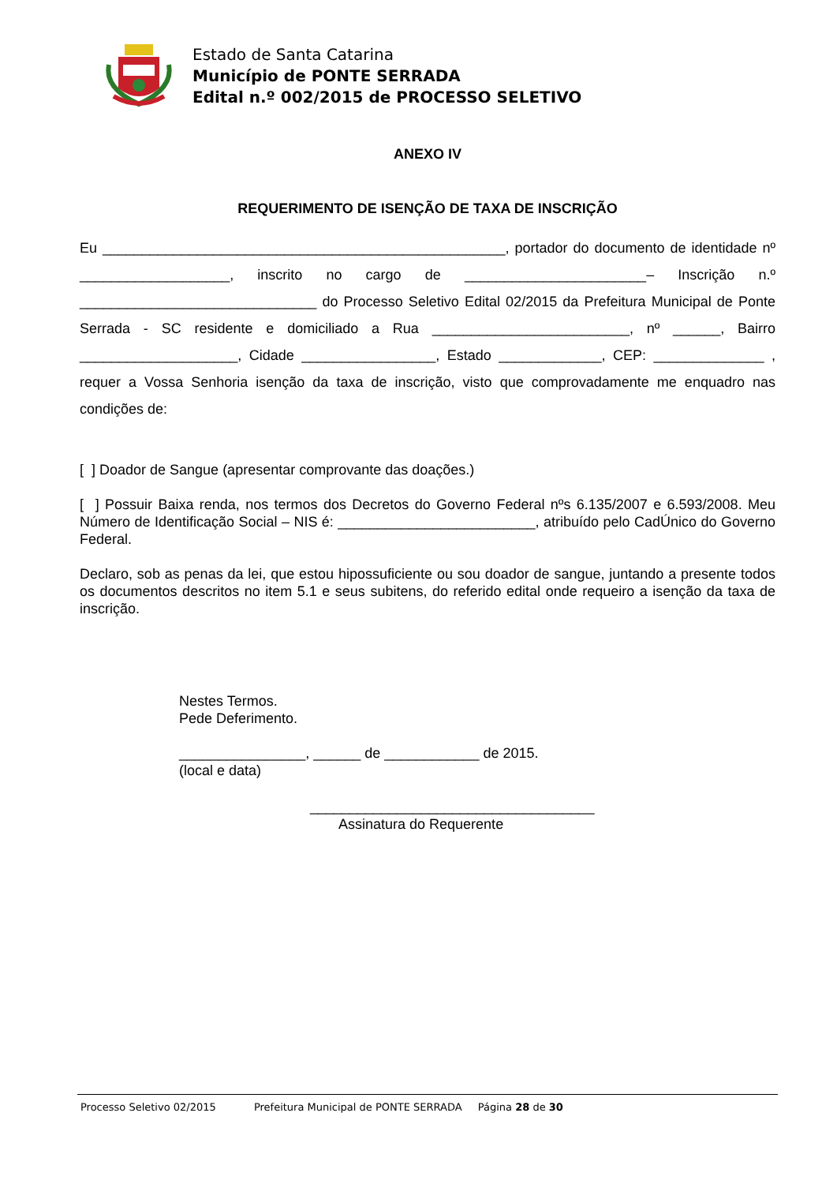Estado de Santa Catarina
Município de PONTE SERRADA
Edital n.º 002/2015 de PROCESSO SELETIVO
ANEXO IV
REQUERIMENTO DE ISENÇÃO DE TAXA DE INSCRIÇÃO
Eu ___________________________________________________, portador do documento de identidade nº ___________________, inscrito no cargo de _______________________– Inscrição n.º ______________________________ do Processo Seletivo Edital 02/2015 da Prefeitura Municipal de Ponte Serrada - SC residente e domiciliado a Rua _________________________, nº ______, Bairro ____________________, Cidade _________________, Estado _____________, CEP: ______________ , requer a Vossa Senhoria isenção da taxa de inscrição, visto que comprovadamente me enquadro nas condições de:
[ ] Doador de Sangue (apresentar comprovante das doações.)
[ ] Possuir Baixa renda, nos termos dos Decretos do Governo Federal nºs 6.135/2007 e 6.593/2008. Meu Número de Identificação Social – NIS é: _________________________, atribuído pelo CadÚnico do Governo Federal.
Declaro, sob as penas da lei, que estou hipossuficiente ou sou doador de sangue, juntando a presente todos os documentos descritos no item 5.1 e seus subitens, do referido edital onde requeiro a isenção da taxa de inscrição.
Nestes Termos.
Pede Deferimento.
________________, ______ de ____________ de 2015.
(local e data)
____________________________________
Assinatura do Requerente
Processo Seletivo 02/2015 Prefeitura Municipal de PONTE SERRADA Página 28 de 30